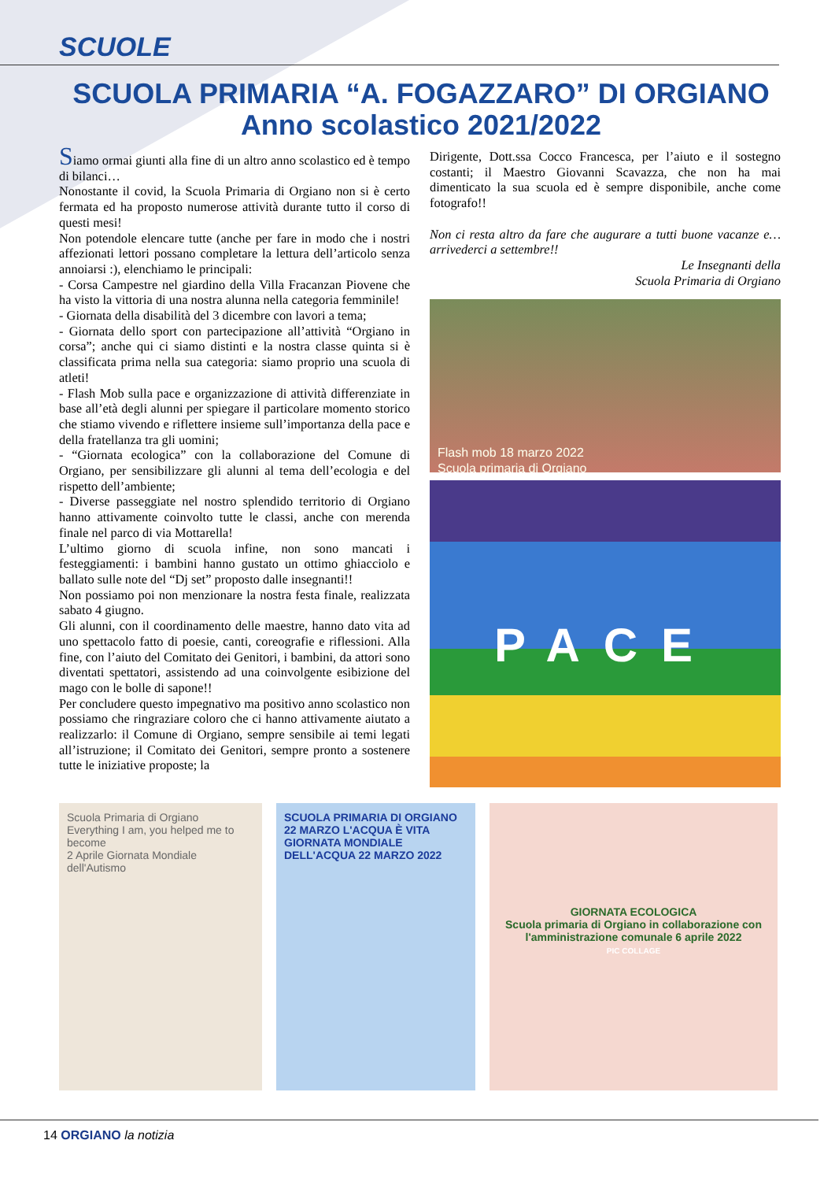SCUOLE
SCUOLA PRIMARIA “A. FOGAZZARO” DI ORGIANO
Anno scolastico 2021/2022
Siamo ormai giunti alla fine di un altro anno scolastico ed è tempo di bilanci…
Nonostante il covid, la Scuola Primaria di Orgiano non si è certo fermata ed ha proposto numerose attività durante tutto il corso di questi mesi!
Non potendole elencare tutte (anche per fare in modo che i nostri affezionati lettori possano completare la lettura dell’articolo senza annoiarsi :), elenchiamo le principali:
- Corsa Campestre nel giardino della Villa Fracanzan Piovene che ha visto la vittoria di una nostra alunna nella categoria femminile!
- Giornata della disabilità del 3 dicembre con lavori a tema;
- Giornata dello sport con partecipazione all’attività “Orgiano in corsa”; anche qui ci siamo distinti e la nostra classe quinta si è classificata prima nella sua categoria: siamo proprio una scuola di atleti!
- Flash Mob sulla pace e organizzazione di attività differenziate in base all’età degli alunni per spiegare il particolare momento storico che stiamo vivendo e riflettere insieme sull’importanza della pace e della fratellanza tra gli uomini;
- “Giornata ecologica” con la collaborazione del Comune di Orgiano, per sensibilizzare gli alunni al tema dell’ecologia e del rispetto dell’ambiente;
- Diverse passeggiate nel nostro splendido territorio di Orgiano hanno attivamente coinvolto tutte le classi, anche con merenda finale nel parco di via Mottarella!
L’ultimo giorno di scuola infine, non sono mancati i festeggiamenti: i bambini hanno gustato un ottimo ghiacciolo e ballato sulle note del “Dj set” proposto dalle insegnanti!!
Non possiamo poi non menzionare la nostra festa finale, realizzata sabato 4 giugno.
Gli alunni, con il coordinamento delle maestre, hanno dato vita ad uno spettacolo fatto di poesie, canti, coreografie e riflessioni. Alla fine, con l’aiuto del Comitato dei Genitori, i bambini, da attori sono diventati spettatori, assistendo ad una coinvolgente esibizione del mago con le bolle di sapone!!
Per concludere questo impegnativo ma positivo anno scolastico non possiamo che ringraziare coloro che ci hanno attivamente aiutato a realizzarlo: il Comune di Orgiano, sempre sensibile ai temi legati all’istruzione; il Comitato dei Genitori, sempre pronto a sostenere tutte le iniziative proposte; la
Dirigente, Dott.ssa Cocco Francesca, per l’aiuto e il sostegno costanti; il Maestro Giovanni Scavazza, che non ha mai dimenticato la sua scuola ed è sempre disponibile, anche come fotografo!!
Non ci resta altro da fare che augurare a tutti buone vacanze e… arrivederci a settembre!!
Le Insegnanti della
Scuola Primaria di Orgiano
Flash mob 18 marzo 2022
Scuola primaria di Orgiano
PACE
Scuola Primaria di Orgiano
Everything I am, you helped me to become
2 Aprile Giornata Mondiale dell'Autismo
SCUOLA PRIMARIA DI ORGIANO
22 MARZO L'ACQUA È VITA
GIORNATA MONDIALE DELL'ACQUA 22 MARZO 2022
GIORNATA ECOLOGICA
Scuola primaria di Orgiano in collaborazione con l'amministrazione comunale 6 aprile 2022
PIC COLLAGE
14 ORGIANO la notizia